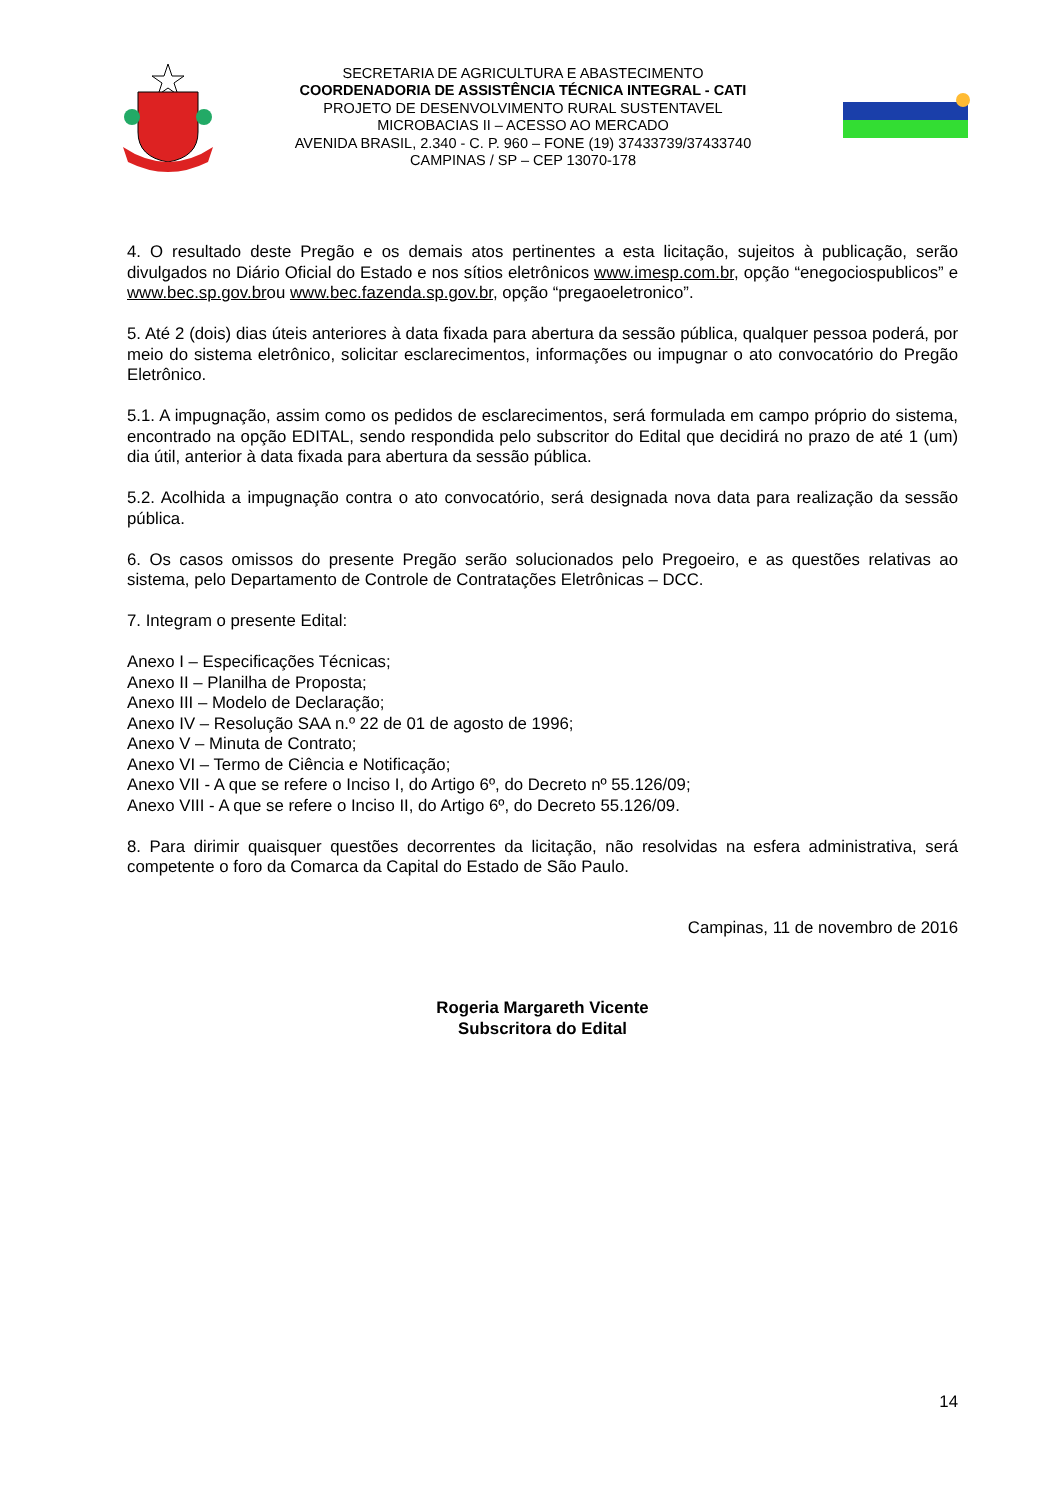SECRETARIA DE AGRICULTURA E ABASTECIMENTO
COORDENADORIA DE ASSISTÊNCIA TÉCNICA INTEGRAL - CATI
PROJETO DE DESENVOLVIMENTO RURAL SUSTENTAVEL
MICROBACIAS II – ACESSO AO MERCADO
AVENIDA BRASIL, 2.340 - C. P. 960 – FONE (19) 37433739/37433740
CAMPINAS / SP – CEP 13070-178
4. O resultado deste Pregão e os demais atos pertinentes a esta licitação, sujeitos à publicação, serão divulgados no Diário Oficial do Estado e nos sítios eletrônicos www.imesp.com.br, opção “enegociospublicos” e www.bec.sp.gov.brou www.bec.fazenda.sp.gov.br, opção “pregaoeletronico”.
5. Até 2 (dois) dias úteis anteriores à data fixada para abertura da sessão pública, qualquer pessoa poderá, por meio do sistema eletrônico, solicitar esclarecimentos, informações ou impugnar o ato convocatório do Pregão Eletrônico.
5.1. A impugnação, assim como os pedidos de esclarecimentos, será formulada em campo próprio do sistema, encontrado na opção EDITAL, sendo respondida pelo subscritor do Edital que decidirá no prazo de até 1 (um) dia útil, anterior à data fixada para abertura da sessão pública.
5.2. Acolhida a impugnação contra o ato convocatório, será designada nova data para realização da sessão pública.
6. Os casos omissos do presente Pregão serão solucionados pelo Pregoeiro, e as questões relativas ao sistema, pelo Departamento de Controle de Contratações Eletrônicas – DCC.
7. Integram o presente Edital:
Anexo I – Especificações Técnicas;
Anexo II – Planilha de Proposta;
Anexo III – Modelo de Declaração;
Anexo IV – Resolução SAA n.º 22 de 01 de agosto de 1996;
Anexo V – Minuta de Contrato;
Anexo VI – Termo de Ciência e Notificação;
Anexo VII - A que se refere o Inciso I, do Artigo 6º, do Decreto nº 55.126/09;
Anexo VIII - A que se refere o Inciso II, do Artigo 6º, do Decreto 55.126/09.
8. Para dirimir quaisquer questões decorrentes da licitação, não resolvidas na esfera administrativa, será competente o foro da Comarca da Capital do Estado de São Paulo.
Campinas, 11 de novembro de 2016
Rogeria Margareth Vicente
Subscritora do Edital
14